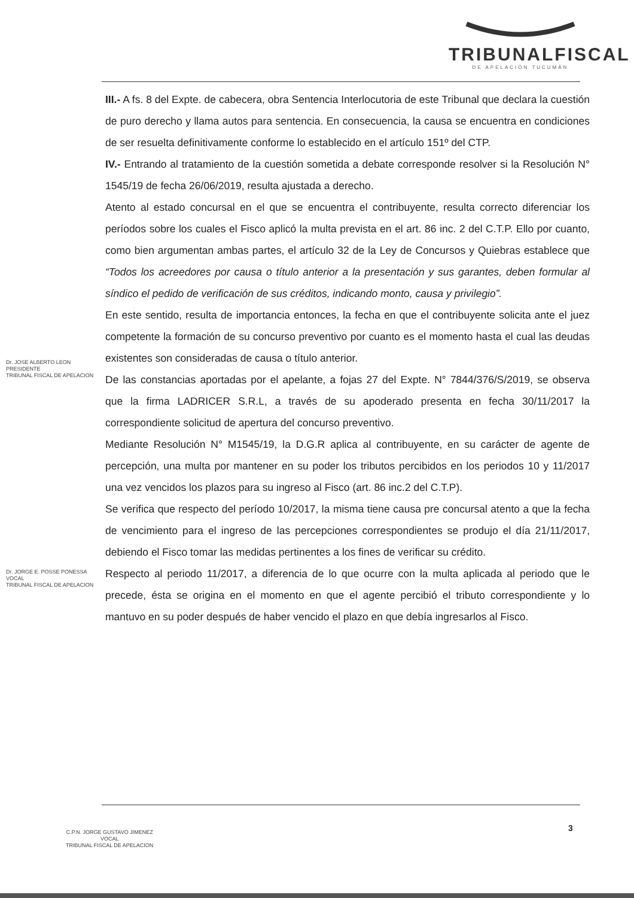TRIBUNALFISCAL
DE APELACIÓN TUCUMÁN
III.- A fs. 8 del Expte. de cabecera, obra Sentencia Interlocutoria de este Tribunal que declara la cuestión de puro derecho y llama autos para sentencia. En consecuencia, la causa se encuentra en condiciones de ser resuelta definitivamente conforme lo establecido en el artículo 151º del CTP.
IV.- Entrando al tratamiento de la cuestión sometida a debate corresponde resolver si la Resolución N° 1545/19 de fecha 26/06/2019, resulta ajustada a derecho.
Atento al estado concursal en el que se encuentra el contribuyente, resulta correcto diferenciar los períodos sobre los cuales el Fisco aplicó la multa prevista en el art. 86 inc. 2 del C.T.P. Ello por cuanto, como bien argumentan ambas partes, el artículo 32 de la Ley de Concursos y Quiebras establece que “Todos los acreedores por causa o título anterior a la presentación y sus garantes, deben formular al síndico el pedido de verificación de sus créditos, indicando monto, causa y privilegio”.
En este sentido, resulta de importancia entonces, la fecha en que el contribuyente solicita ante el juez competente la formación de su concurso preventivo por cuanto es el momento hasta el cual las deudas existentes son consideradas de causa o título anterior.
De las constancias aportadas por el apelante, a fojas 27 del Expte. N° 7844/376/S/2019, se observa que la firma LADRICER S.R.L, a través de su apoderado presenta en fecha 30/11/2017 la correspondiente solicitud de apertura del concurso preventivo.
Mediante Resolución N° M1545/19, la D.G.R aplica al contribuyente, en su carácter de agente de percepción, una multa por mantener en su poder los tributos percibidos en los periodos 10 y 11/2017 una vez vencidos los plazos para su ingreso al Fisco (art. 86 inc.2 del C.T.P).
Se verifica que respecto del período 10/2017, la misma tiene causa pre concursal atento a que la fecha de vencimiento para el ingreso de las percepciones correspondientes se produjo el día 21/11/2017, debiendo el Fisco tomar las medidas pertinentes a los fines de verificar su crédito.
Respecto al periodo 11/2017, a diferencia de lo que ocurre con la multa aplicada al periodo que le precede, ésta se origina en el momento en que el agente percibió el tributo correspondiente y lo mantuvo en su poder después de haber vencido el plazo en que debía ingresarlos al Fisco.
Dr. JOSE ALBERTO LEON
PRESIDENTE
TRIBUNAL FISCAL DE APELACION
Dr. JORGE E. POSSE PONESSA
VOCAL
TRIBUNAL FISCAL DE APELACION
3
C.P.N. JORGE GUSTAVO JIMENEZ
VOCAL
TRIBUNAL FISCAL DE APELACION